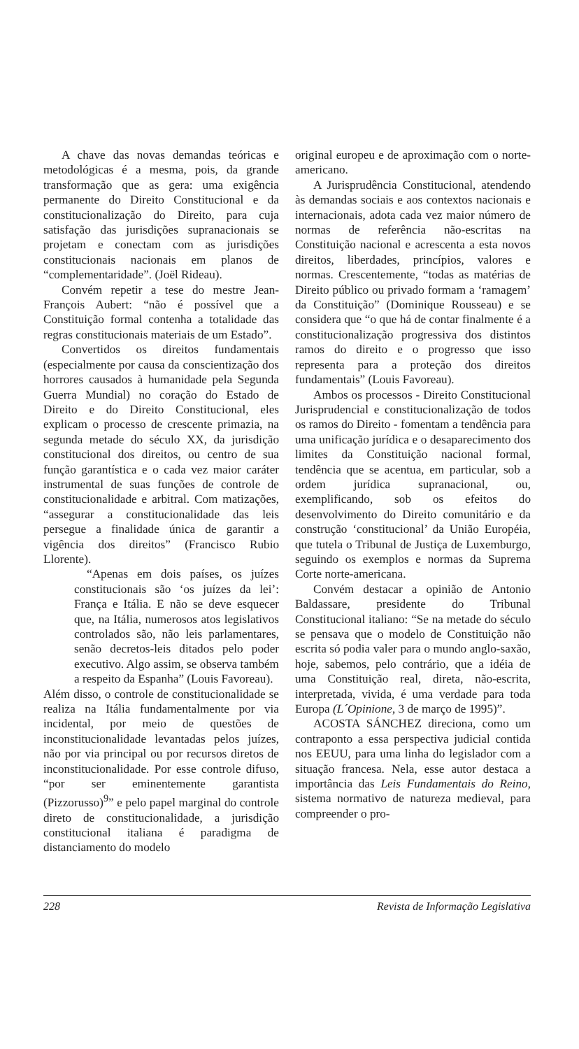A chave das novas demandas teóricas e metodológicas é a mesma, pois, da grande transformação que as gera: uma exigência permanente do Direito Constitucional e da constitucionalização do Direito, para cuja satisfação das jurisdições supranacionais se projetam e conectam com as jurisdições constitucionais nacionais em planos de “complementaridade”. (Joël Rideau).
Convém repetir a tese do mestre Jean-François Aubert: “não é possível que a Constituição formal contenha a totalidade das regras constitucionais materiais de um Estado”.
Convertidos os direitos fundamentais (especialmente por causa da conscientização dos horrores causados à humanidade pela Segunda Guerra Mundial) no coração do Estado de Direito e do Direito Constitucional, eles explicam o processo de crescente primazia, na segunda metade do século XX, da jurisdição constitucional dos direitos, ou centro de sua função garantística e o cada vez maior caráter instrumental de suas funções de controle de constitucionalidade e arbitral. Com matizações, “assegurar a constitucionalidade das leis persegue a finalidade única de garantir a vigência dos direitos” (Francisco Rubio Llorente).
“Apenas em dois países, os juízes constitucionais são ‘os juízes da lei’: França e Itália. E não se deve esquecer que, na Itália, numerosos atos legislativos controlados são, não leis parlamentares, senão decretos-leis ditados pelo poder executivo. Algo assim, se observa também a respeito da Espanha” (Louis Favoreau).
Além disso, o controle de constitucionalidade se realiza na Itália fundamentalmente por via incidental, por meio de questões de inconstitucionalidade levantadas pelos juízes, não por via principal ou por recursos diretos de inconstitucionalidade. Por esse controle difuso, “por ser eminentemente garantista (Pizzorusso)<sup>9</sup>” e pelo papel marginal do controle direto de constitucionalidade, a jurisdição constitucional italiana é paradigma de distanciamento do modelo
original europeu e de aproximação com o norte-americano.
A Jurisprudência Constitucional, atendendo às demandas sociais e aos contextos nacionais e internacionais, adota cada vez maior número de normas de referência não-escritas na Constituição nacional e acrescenta a esta novos direitos, liberdades, princípios, valores e normas. Crescentemente, “todas as matérias de Direito público ou privado formam a ‘ramagem’ da Constituição” (Dominique Rousseau) e se considera que “o que há de contar finalmente é a constitucionalização progressiva dos distintos ramos do direito e o progresso que isso representa para a proteção dos direitos fundamentais” (Louis Favoreau).
Ambos os processos - Direito Constitucional Jurisprudencial e constitucionalização de todos os ramos do Direito - fomentam a tendência para uma unificação jurídica e o desaparecimento dos limites da Constituição nacional formal, tendência que se acentua, em particular, sob a ordem jurídica supranacional, ou, exemplificando, sob os efeitos do desenvolvimento do Direito comunitário e da construção ‘constitucional’ da União Européia, que tutela o Tribunal de Justiça de Luxemburgo, seguindo os exemplos e normas da Suprema Corte norte-americana.
Convém destacar a opinião de Antonio Baldassare, presidente do Tribunal Constitucional italiano: “Se na metade do século se pensava que o modelo de Constituição não escrita só podia valer para o mundo anglo-saxão, hoje, sabemos, pelo contrário, que a idéia de uma Constituição real, direta, não-escrita, interpretada, vivida, é uma verdade para toda Europa (L´Opinione, 3 de março de 1995)”.
ACOSTA SÁNCHEZ direciona, como um contraponto a essa perspectiva judicial contida nos EEUU, para uma linha do legislador com a situação francesa. Nela, esse autor destaca a importância das Leis Fundamentais do Reino, sistema normativo de natureza medieval, para compreender o pro-
228 Revista de Informação Legislativa